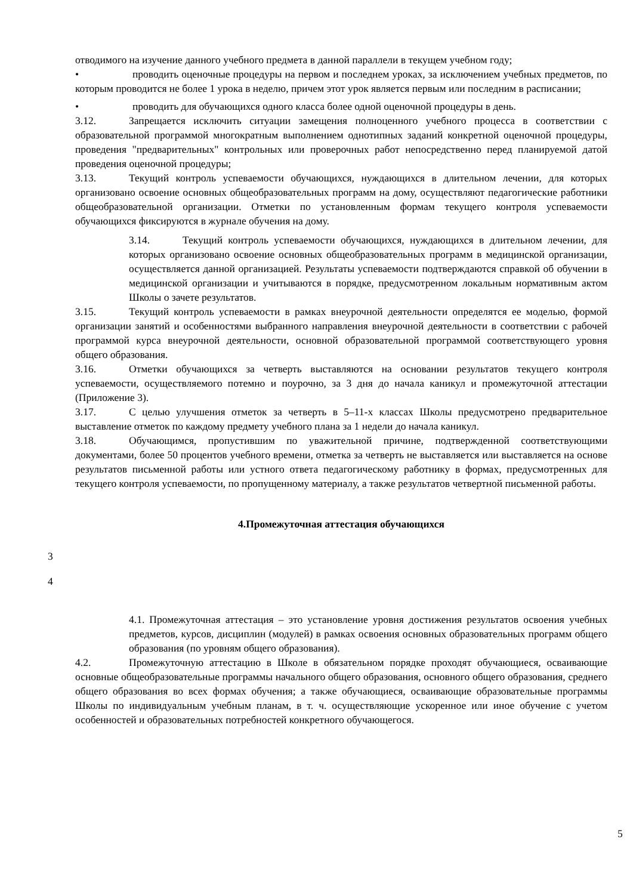отводимого на изучение данного учебного предмета в данной параллели в текущем учебном году;
• проводить оценочные процедуры на первом и последнем уроках, за исключением учебных предметов, по которым проводится не более 1 урока в неделю, причем этот урок является первым или последним в расписании;
• проводить для обучающихся одного класса более одной оценочной процедуры в день.
3.12. Запрещается исключить ситуации замещения полноценного учебного процесса в соответствии с образовательной программой многократным выполнением однотипных заданий конкретной оценочной процедуры, проведения "предварительных" контрольных или проверочных работ непосредственно перед планируемой датой проведения оценочной процедуры;
3.13. Текущий контроль успеваемости обучающихся, нуждающихся в длительном лечении, для которых организовано освоение основных общеобразовательных программ на дому, осуществляют педагогические работники общеобразовательной организации. Отметки по установленным формам текущего контроля успеваемости обучающихся фиксируются в журнале обучения на дому.
3.14. Текущий контроль успеваемости обучающихся, нуждающихся в длительном лечении, для которых организовано освоение основных общеобразовательных программ в медицинской организации, осуществляется данной организацией. Результаты успеваемости подтверждаются справкой об обучении в медицинской организации и учитываются в порядке, предусмотренном локальным нормативным актом Школы о зачете результатов.
3.15. Текущий контроль успеваемости в рамках внеурочной деятельности определятся ее моделью, формой организации занятий и особенностями выбранного направления внеурочной деятельности в соответствии с рабочей программой курса внеурочной деятельности, основной образовательной программой соответствующего уровня общего образования.
3.16. Отметки обучающихся за четверть выставляются на основании результатов текущего контроля успеваемости, осуществляемого потемно и поурочно, за 3 дня до начала каникул и промежуточной аттестации (Приложение 3).
3.17. С целью улучшения отметок за четверть в 5–11-х классах Школы предусмотрено предварительное выставление отметок по каждому предмету учебного плана за 1 недели до начала каникул.
3.18. Обучающимся, пропустившим по уважительной причине, подтвержденной соответствующими документами, более 50 процентов учебного времени, отметка за четверть не выставляется или выставляется на основе результатов письменной работы или устного ответа педагогическому работнику в формах, предусмотренных для текущего контроля успеваемости, по пропущенному материалу, а также результатов четвертной письменной работы.
4.Промежуточная аттестация обучающихся
3
4
4.1. Промежуточная аттестация – это установление уровня достижения результатов освоения учебных предметов, курсов, дисциплин (модулей) в рамках освоения основных образовательных программ общего образования (по уровням общего образования).
4.2. Промежуточную аттестацию в Школе в обязательном порядке проходят обучающиеся, осваивающие основные общеобразовательные программы начального общего образования, основного общего образования, среднего общего образования во всех формах обучения; а также обучающиеся, осваивающие образовательные программы Школы по индивидуальным учебным планам, в т. ч. осуществляющие ускоренное или иное обучение с учетом особенностей и образовательных потребностей конкретного обучающегося.
5